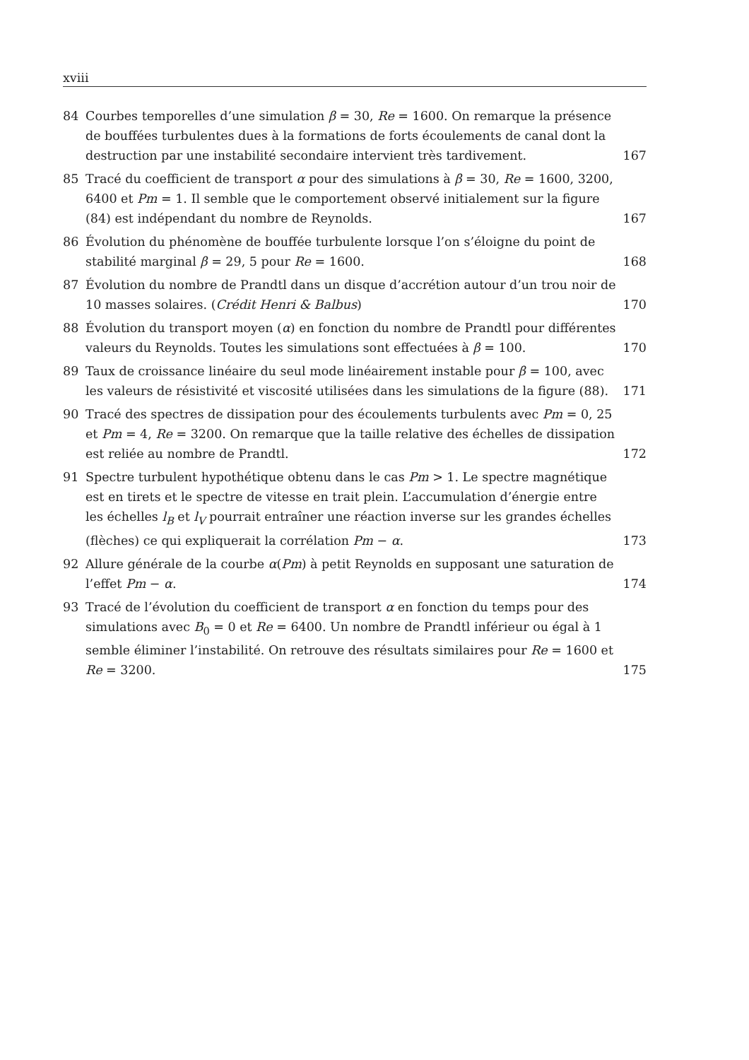xviii
84 Courbes temporelles d’une simulation β = 30, Re = 1600. On remarque la présence de bouffées turbulentes dues à la formations de forts écoulements de canal dont la destruction par une instabilité secondaire intervient très tardivement.
167
85 Tracé du coefficient de transport α pour des simulations à β = 30, Re = 1600, 3200, 6400 et Pm = 1. Il semble que le comportement observé initialement sur la figure (84) est indépendant du nombre de Reynolds.
167
86 Évolution du phénomène de bouffée turbulente lorsque l’on s’éloigne du point de stabilité marginal β = 29, 5 pour Re = 1600.
168
87 Évolution du nombre de Prandtl dans un disque d’accrétion autour d’un trou noir de 10 masses solaires. (Crédit Henri & Balbus)
170
88 Évolution du transport moyen (α) en fonction du nombre de Prandtl pour différentes valeurs du Reynolds. Toutes les simulations sont effectuées à β = 100.
170
89 Taux de croissance linéaire du seul mode linéairement instable pour β = 100, avec les valeurs de résistivité et viscosité utilisées dans les simulations de la figure (88).
171
90 Tracé des spectres de dissipation pour des écoulements turbulents avec Pm = 0, 25 et Pm = 4, Re = 3200. On remarque que la taille relative des échelles de dissipation est reliée au nombre de Prandtl.
172
91 Spectre turbulent hypothétique obtenu dans le cas Pm > 1. Le spectre magnétique est en tirets et le spectre de vitesse en trait plein. L’accumulation d’énergie entre les échelles l<sub>B</sub> et l<sub>V</sub> pourrait entraîner une réaction inverse sur les grandes échelles (flèches) ce qui expliquerait la corrélation Pm − α.
173
92 Allure générale de la courbe α(Pm) à petit Reynolds en supposant une saturation de l’effet Pm − α.
174
93 Tracé de l’évolution du coefficient de transport α en fonction du temps pour des simulations avec B<sub>0</sub> = 0 et Re = 6400. Un nombre de Prandtl inférieur ou égal à 1 semble éliminer l’instabilité. On retrouve des résultats similaires pour Re = 1600 et Re = 3200.
175